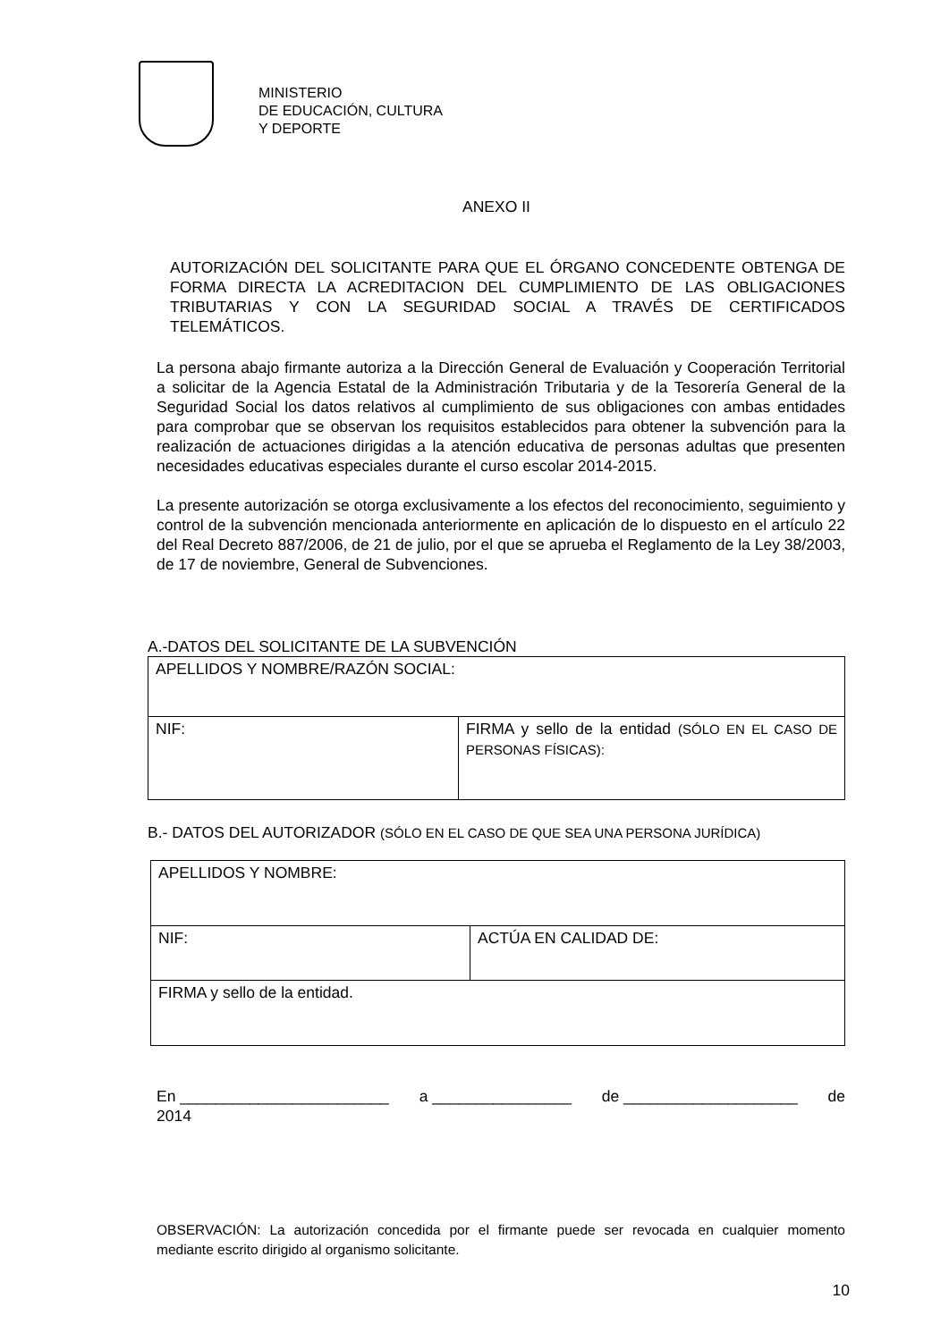MINISTERIO
DE EDUCACIÓN, CULTURA
Y DEPORTE
ANEXO II
AUTORIZACIÓN DEL SOLICITANTE PARA QUE EL ÓRGANO CONCEDENTE OBTENGA DE FORMA DIRECTA LA ACREDITACION DEL CUMPLIMIENTO DE LAS OBLIGACIONES TRIBUTARIAS Y CON LA SEGURIDAD SOCIAL A TRAVÉS DE CERTIFICADOS TELEMÁTICOS.
La persona abajo firmante autoriza a la Dirección General de Evaluación y Cooperación Territorial a solicitar de la Agencia Estatal de la Administración Tributaria y de la Tesorería General de la Seguridad Social los datos relativos al cumplimiento de sus obligaciones con ambas entidades para comprobar que se observan los requisitos establecidos para obtener la subvención para la realización de actuaciones dirigidas a la atención educativa de personas adultas que presenten necesidades educativas especiales durante el curso escolar 2014-2015.
La presente autorización se otorga exclusivamente a los efectos del reconocimiento, seguimiento y control de la subvención mencionada anteriormente en aplicación de lo dispuesto en el artículo 22 del Real Decreto 887/2006, de 21 de julio, por el que se aprueba el Reglamento de la Ley 38/2003, de 17 de noviembre, General de Subvenciones.
A.-DATOS DEL SOLICITANTE DE LA SUBVENCIÓN
| APELLIDOS Y NOMBRE/RAZÓN SOCIAL: | |
| NIF: | FIRMA y sello de la entidad (SÓLO EN EL CASO DE PERSONAS FÍSICAS): |
B.- DATOS DEL AUTORIZADOR (SÓLO EN EL CASO DE QUE SEA UNA PERSONA JURÍDICA)
| APELLIDOS Y NOMBRE: | |
| NIF: | ACTÚA EN CALIDAD DE: |
| FIRMA y sello de la entidad. | |
En ________________________ a ________________ de ____________________ de
2014
OBSERVACIÓN: La autorización concedida por el firmante puede ser revocada en cualquier momento mediante escrito dirigido al organismo solicitante.
10